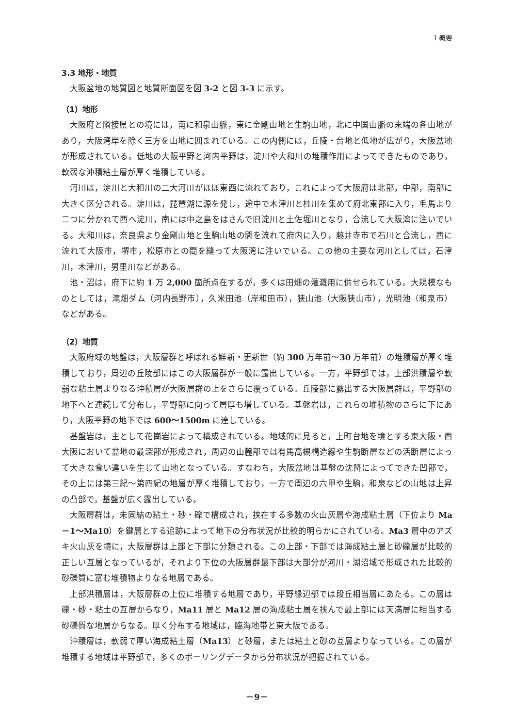I 概要
3.3 地形・地質
大阪盆地の地質図と地質断面図を図 3-2 と図 3-3 に示す。
（1）地形
大阪府と隣接県との境には，南に和泉山脈，東に金剛山地と生駒山地，北に中国山脈の末端の各山地があり，大阪湾岸を除く三方を山地に囲まれている。この内側には，丘陵・台地と低地が広がり，大阪盆地が形成されている。低地の大阪平野と河内平野は，淀川や大和川の堆積作用によってできたものであり，軟弱な沖積粘土層が厚く堆積している。
河川は，淀川と大和川の二大河川がほぼ東西に流れており，これによって大阪府は北部，中部，南部に大きく区分される。淀川は，琵琶湖に源を発し，途中で木津川と桂川を集めて府北東部に入り，毛馬より二つに分かれて西へ淀川，南には中之島をはさんで旧淀川と土佐堀川となり，合流して大阪湾に注いでいる。大和川は，奈良県より金剛山地と生駒山地の間を流れて府内に入り，藤井寺市で石川と合流し，西に流れて大阪市，堺市，松原市との間を縫って大阪湾に注いでいる。この他の主要な河川としては，石津川，木津川，男里川などがある。
池・沼は，府下に約 1 万 2,000 箇所点在するが，多くは田畑の灌漑用に供せられている。大規模なものとしては，滝畑ダム（河内長野市），久米田池（岸和田市），狭山池（大阪狭山市），光明池（和泉市）などがある。
（2）地質
大阪府域の地盤は，大阪層群と呼ばれる鮮新・更新世（約 300 万年前～30 万年前）の堆積層が厚く堆積しており，周辺の丘陵部にはこの大阪層群が一般に露出している。一方，平野部では，上部洪積層や軟弱な粘土層よりなる沖積層が大阪層群の上をさらに覆っている。丘陵部に露出する大阪層群は，平野部の地下へと連続して分布し，平野部に向って層厚も増している。基盤岩は，これらの堆積物のさらに下にあり，大阪平野の地下では 600～1500m に達している。
基盤岩は，主として花崗岩によって構成されている。地域的に見ると，上町台地を境とする東大阪・西大阪において盆地の最深部が形成され，周辺の山麓部では有馬高槻構造線や生駒断層などの活断層によって大きな食い違いを生じて山地となっている。すなわち，大阪盆地は基盤の沈降によってできた凹部で，その上には第三紀～第四紀の地層が厚く堆積しており，一方で周辺の六甲や生駒，和泉などの山地は上昇の凸部で，基盤が広く露出している。
大阪層群は，未固結の粘土・砂・礫で構成され，挟在する多数の火山灰層や海成粘土層（下位より Ma－1～Ma10）を鍵層とする追跡によって地下の分布状況が比較的明らかにされている。Ma3 層中のアズキ火山灰を境に，大阪層群は上部と下部に分類される。この上部・下部では海成粘土層と砂礫層が比較的正しい互層となっているが，それより下位の大阪層群最下部は大部分が河川・湖沼域で形成された比較的砂礫質に富む堆積物よりなる地層である。
上部洪積層は，大阪層群の上位に堆積する地層であり，平野縁辺部では段丘相当層にあたる。この層は礫・砂・粘土の互層からなり，Ma11 層と Ma12 層の海成粘土層を挟んで最上部には天満層に相当する砂礫質な地層からなる。厚く分布する地域は，臨海地帯と東大阪である。
沖積層は，軟弱で厚い海成粘土層（Ma13）と砂層，または粘土と砂の互層よりなっている。この層が堆積する地域は平野部で，多くのボーリングデータから分布状況が把握されている。
－9－